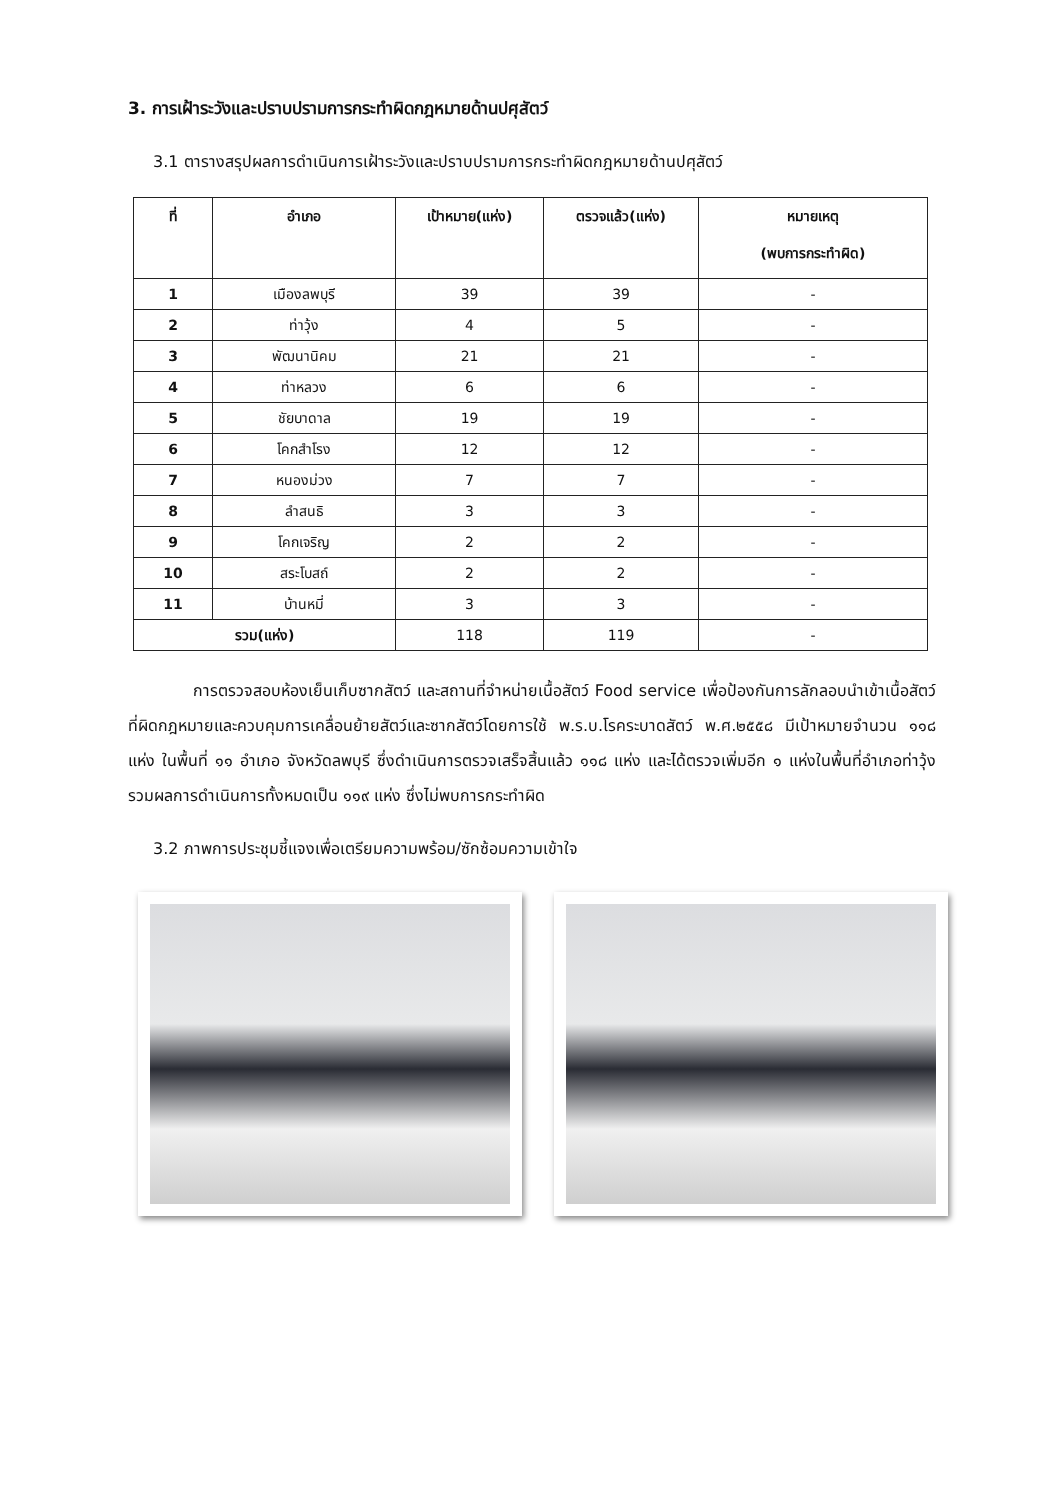3. การเฝ้าระวังและปราบปรามการกระทำผิดกฎหมายด้านปศุสัตว์
3.1 ตารางสรุปผลการดำเนินการเฝ้าระวังและปราบปรามการกระทำผิดกฎหมายด้านปศุสัตว์
| ที่ | อำเภอ | เป้าหมาย(แห่ง) | ตรวจแล้ว(แห่ง) | หมายเหตุ (พบการกระทำผิด) |
| --- | --- | --- | --- | --- |
| 1 | เมืองลพบุรี | 39 | 39 | - |
| 2 | ท่าวุ้ง | 4 | 5 | - |
| 3 | พัฒนานิคม | 21 | 21 | - |
| 4 | ท่าหลวง | 6 | 6 | - |
| 5 | ชัยบาดาล | 19 | 19 | - |
| 6 | โคกสำโรง | 12 | 12 | - |
| 7 | หนองม่วง | 7 | 7 | - |
| 8 | ลำสนธิ | 3 | 3 | - |
| 9 | โคกเจริญ | 2 | 2 | - |
| 10 | สระโบสถ์ | 2 | 2 | - |
| 11 | บ้านหมี่ | 3 | 3 | - |
| รวม(แห่ง) | | 118 | 119 | - |
การตรวจสอบห้องเย็นเก็บซากสัตว์ และสถานที่จำหน่ายเนื้อสัตว์ Food service เพื่อป้องกันการลักลอบนำเข้าเนื้อสัตว์ที่ผิดกฎหมายและควบคุมการเคลื่อนย้ายสัตว์และซากสัตว์โดยการใช้ พ.ร.บ.โรคระบาดสัตว์ พ.ศ.๒๕๕๘ มีเป้าหมายจำนวน ๑๑๘ แห่ง ในพื้นที่ ๑๑ อำเภอ จังหวัดลพบุรี ซึ่งดำเนินการตรวจเสร็จสิ้นแล้ว ๑๑๘ แห่ง และได้ตรวจเพิ่มอีก ๑ แห่งในพื้นที่อำเภอท่าวุ้ง รวมผลการดำเนินการทั้งหมดเป็น ๑๑๙ แห่ง ซึ่งไม่พบการกระทำผิด
3.2 ภาพการประชุมชี้แจงเพื่อเตรียมความพร้อม/ซักซ้อมความเข้าใจ